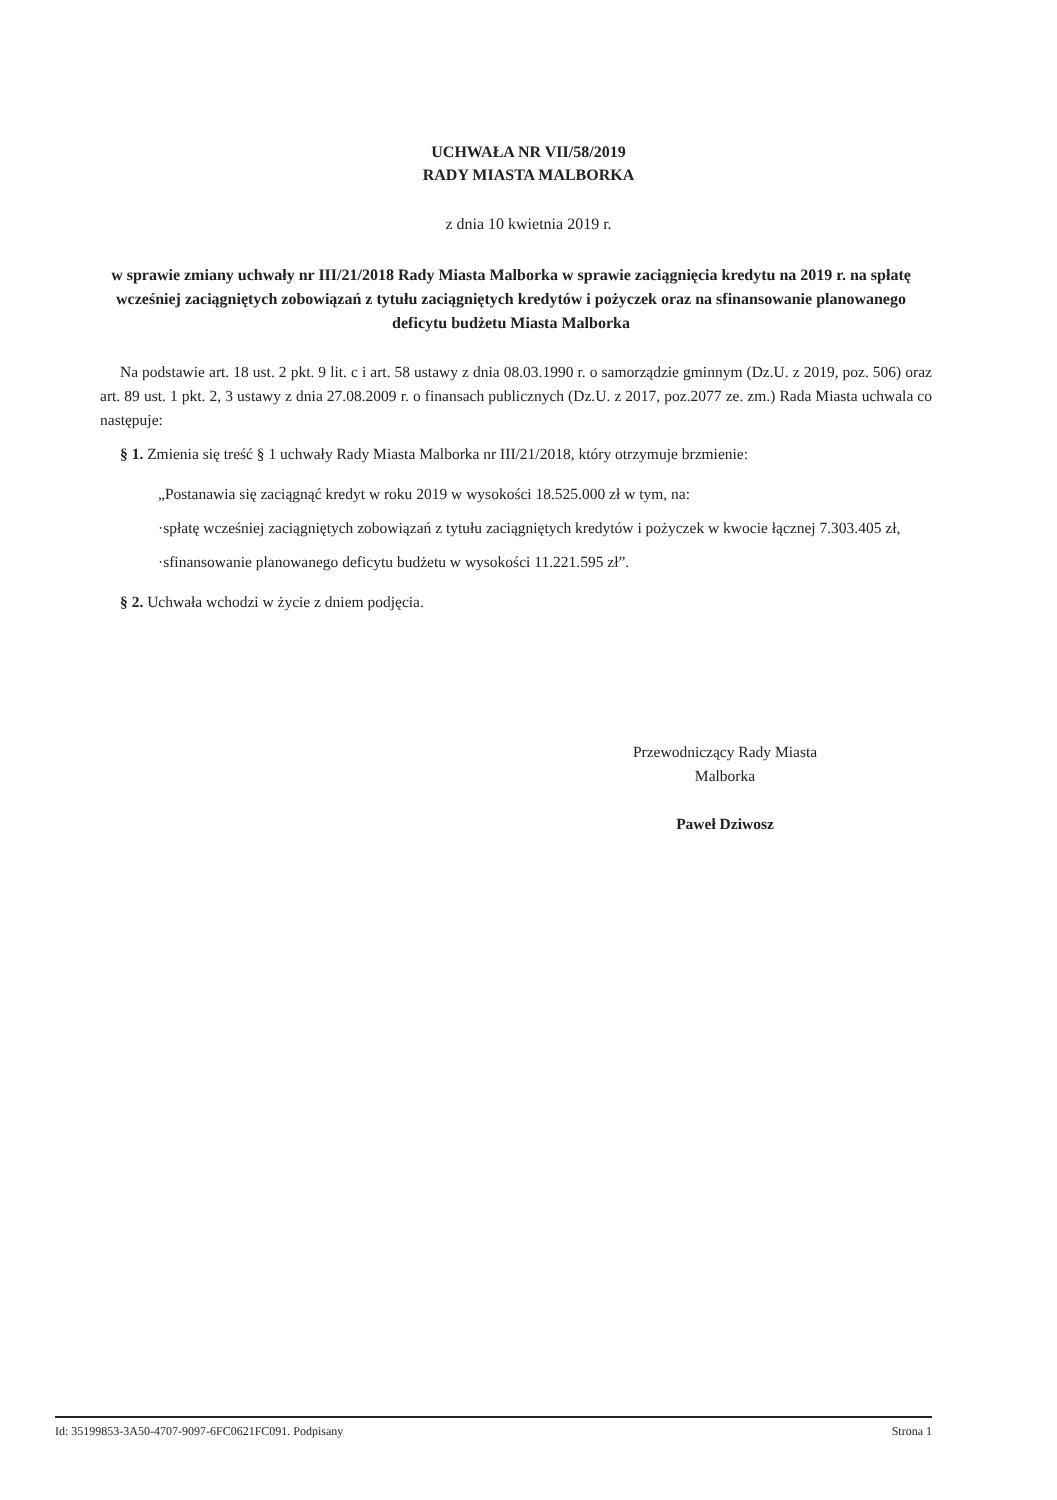UCHWAŁA NR VII/58/2019
RADY MIASTA MALBORKA
z dnia 10 kwietnia 2019 r.
w sprawie zmiany uchwały nr III/21/2018 Rady Miasta Malborka w sprawie zaciągnięcia kredytu na 2019 r. na spłatę wcześniej zaciągniętych zobowiązań z tytułu zaciągniętych kredytów i pożyczek oraz na sfinansowanie planowanego deficytu budżetu Miasta Malborka
Na podstawie art. 18 ust. 2 pkt. 9 lit. c i art. 58 ustawy z dnia 08.03.1990 r. o samorządzie gminnym (Dz.U. z 2019, poz. 506) oraz art. 89 ust. 1 pkt. 2, 3 ustawy z dnia 27.08.2009 r. o finansach publicznych (Dz.U. z 2017, poz.2077 ze. zm.) Rada Miasta uchwala co następuje:
§ 1. Zmienia się treść § 1 uchwały Rady Miasta Malborka nr III/21/2018, który otrzymuje brzmienie:
„Postanawia się zaciągnąć kredyt w roku 2019 w wysokości 18.525.000 zł w tym, na:
·spłatę wcześniej zaciągniętych zobowiązań z tytułu zaciągniętych kredytów i pożyczek w kwocie łącznej 7.303.405 zł,
·sfinansowanie planowanego deficytu budżetu w wysokości 11.221.595 zł”.
§ 2. Uchwała wchodzi w życie z dniem podjęcia.
Przewodniczący Rady Miasta
Malborka
Paweł Dziwosz
Id: 35199853-3A50-4707-9097-6FC0621FC091. Podpisany Strona 1